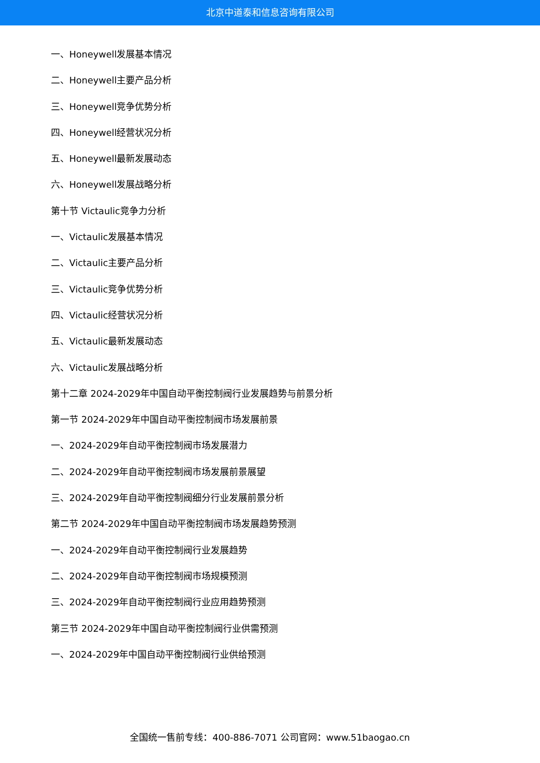北京中道泰和信息咨询有限公司
一、Honeywell发展基本情况
二、Honeywell主要产品分析
三、Honeywell竞争优势分析
四、Honeywell经营状况分析
五、Honeywell最新发展动态
六、Honeywell发展战略分析
第十节 Victaulic竞争力分析
一、Victaulic发展基本情况
二、Victaulic主要产品分析
三、Victaulic竞争优势分析
四、Victaulic经营状况分析
五、Victaulic最新发展动态
六、Victaulic发展战略分析
第十二章 2024-2029年中国自动平衡控制阀行业发展趋势与前景分析
第一节 2024-2029年中国自动平衡控制阀市场发展前景
一、2024-2029年自动平衡控制阀市场发展潜力
二、2024-2029年自动平衡控制阀市场发展前景展望
三、2024-2029年自动平衡控制阀细分行业发展前景分析
第二节 2024-2029年中国自动平衡控制阀市场发展趋势预测
一、2024-2029年自动平衡控制阀行业发展趋势
二、2024-2029年自动平衡控制阀市场规模预测
三、2024-2029年自动平衡控制阀行业应用趋势预测
第三节 2024-2029年中国自动平衡控制阀行业供需预测
一、2024-2029年中国自动平衡控制阀行业供给预测
全国统一售前专线：400-886-7071 公司官网：www.51baogao.cn